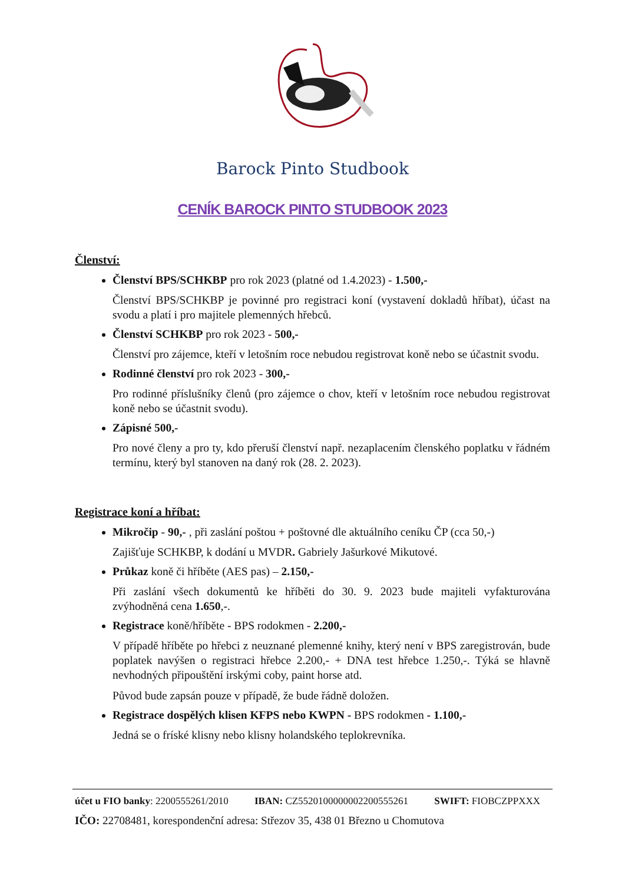Barock Pinto Studbook
CENÍK BAROCK PINTO STUDBOOK 2023
Členství:
Členství BPS/SCHKBP pro rok 2023 (platné od 1.4.2023) - 1.500,-
Členství BPS/SCHKBP je povinné pro registraci koní (vystavení dokladů hříbat), účast na svodu a platí i pro majitele plemenných hřebců.
Členství SCHKBP pro rok 2023 - 500,-
Členství pro zájemce, kteří v letošním roce nebudou registrovat koně nebo se účastnit svodu.
Rodinné členství pro rok 2023 - 300,-
Pro rodinné příslušníky členů (pro zájemce o chov, kteří v letošním roce nebudou registrovat koně nebo se účastnit svodu).
Zápisné 500,-
Pro nové členy a pro ty, kdo přeruší členství např. nezaplacením členského poplatku v řádném termínu, který byl stanoven na daný rok (28. 2. 2023).
Registrace koní a hříbat:
Mikročip - 90,- , při zaslání poštou + poštovné dle aktuálního ceníku ČP (cca 50,-)
Zajišťuje SCHKBP, k dodání u MVDR. Gabriely Jašurkové Mikutové.
Průkaz koně či hříběte (AES pas) – 2.150,-
Při zaslání všech dokumentů ke hříběti do 30. 9. 2023 bude majiteli vyfakturována zvýhodněná cena 1.650,-.
Registrace koně/hříběte - BPS rodokmen - 2.200,-
V případě hříběte po hřebci z neuznané plemenné knihy, který není v BPS zaregistrován, bude poplatek navýšen o registraci hřebce 2.200,- + DNA test hřebce 1.250,-. Týká se hlavně nevhodných připouštění irskými coby, paint horse atd.
Původ bude zapsán pouze v případě, že bude řádně doložen.
Registrace dospělých klisen KFPS nebo KWPN - BPS rodokmen - 1.100,-
Jedná se o fríské klisny nebo klisny holandského teplokrevníka.
účet u FIO banky: 2200555261/2010 IBAN: CZ5520100000002200555261 SWIFT: FIOBCZPPXXX
IČO: 22708481, korespondenční adresa: Střezov 35, 438 01 Březno u Chomutova